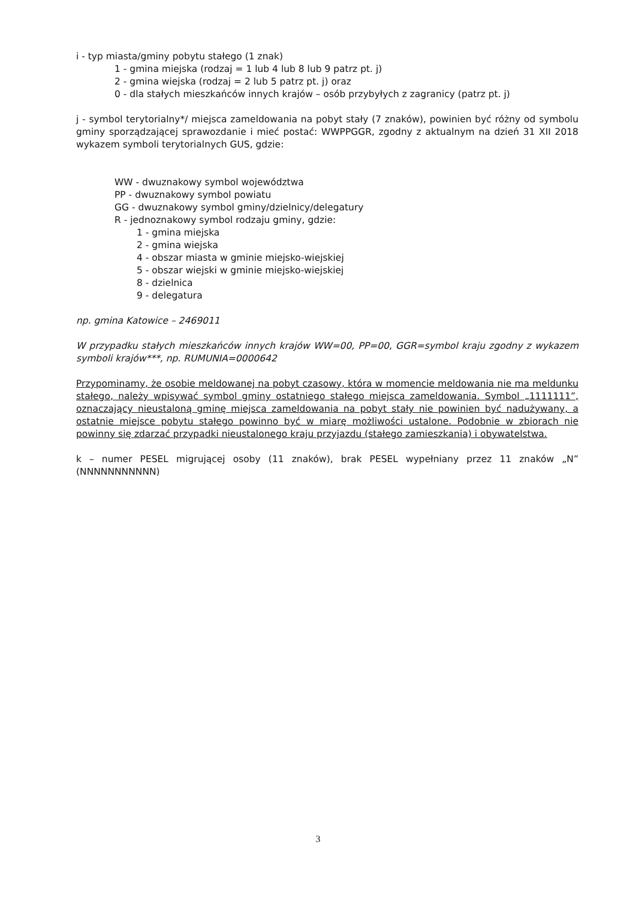i - typ miasta/gminy pobytu stałego (1 znak)
1 - gmina miejska (rodzaj = 1 lub 4 lub 8 lub 9 patrz pt. j)
2 - gmina wiejska (rodzaj = 2 lub 5 patrz pt. j) oraz
0 - dla stałych mieszkańców innych krajów – osób przybyłych z zagranicy (patrz pt. j)
j - symbol terytorialny*/ miejsca zameldowania na pobyt stały (7 znaków), powinien być różny od symbolu gminy sporządzającej sprawozdanie i mieć postać: WWPPGGR, zgodny z aktualnym na dzień 31 XII 2018 wykazem symboli terytorialnych GUS, gdzie:
WW - dwuznakowy symbol województwa
PP - dwuznakowy symbol powiatu
GG - dwuznakowy symbol gminy/dzielnicy/delegatury
R - jednoznakowy symbol rodzaju gminy, gdzie:
1 - gmina miejska
2 - gmina wiejska
4 - obszar miasta w gminie miejsko-wiejskiej
5 - obszar wiejski w gminie miejsko-wiejskiej
8 - dzielnica
9 - delegatura
np. gmina Katowice – 2469011
W przypadku stałych mieszkańców innych krajów WW=00, PP=00, GGR=symbol kraju zgodny z wykazem symboli krajów***, np. RUMUNIA=0000642
Przypominamy, że osobie meldowanej na pobyt czasowy, która w momencie meldowania nie ma meldunku stałego, należy wpisywać symbol gminy ostatniego stałego miejsca zameldowania. Symbol „1111111”, oznaczający nieustaloną gminę miejsca zameldowania na pobyt stały nie powinien być nadużywany, a ostatnie miejsce pobytu stałego powinno być w miarę możliwości ustalone. Podobnie w zbiorach nie powinny się zdarzać przypadki nieustalonego kraju przyjazdu (stałego zamieszkania) i obywatelstwa.
k – numer PESEL migrującej osoby (11 znaków), brak PESEL wypełniany przez 11 znaków „N” (NNNNNNNNNNN)
3